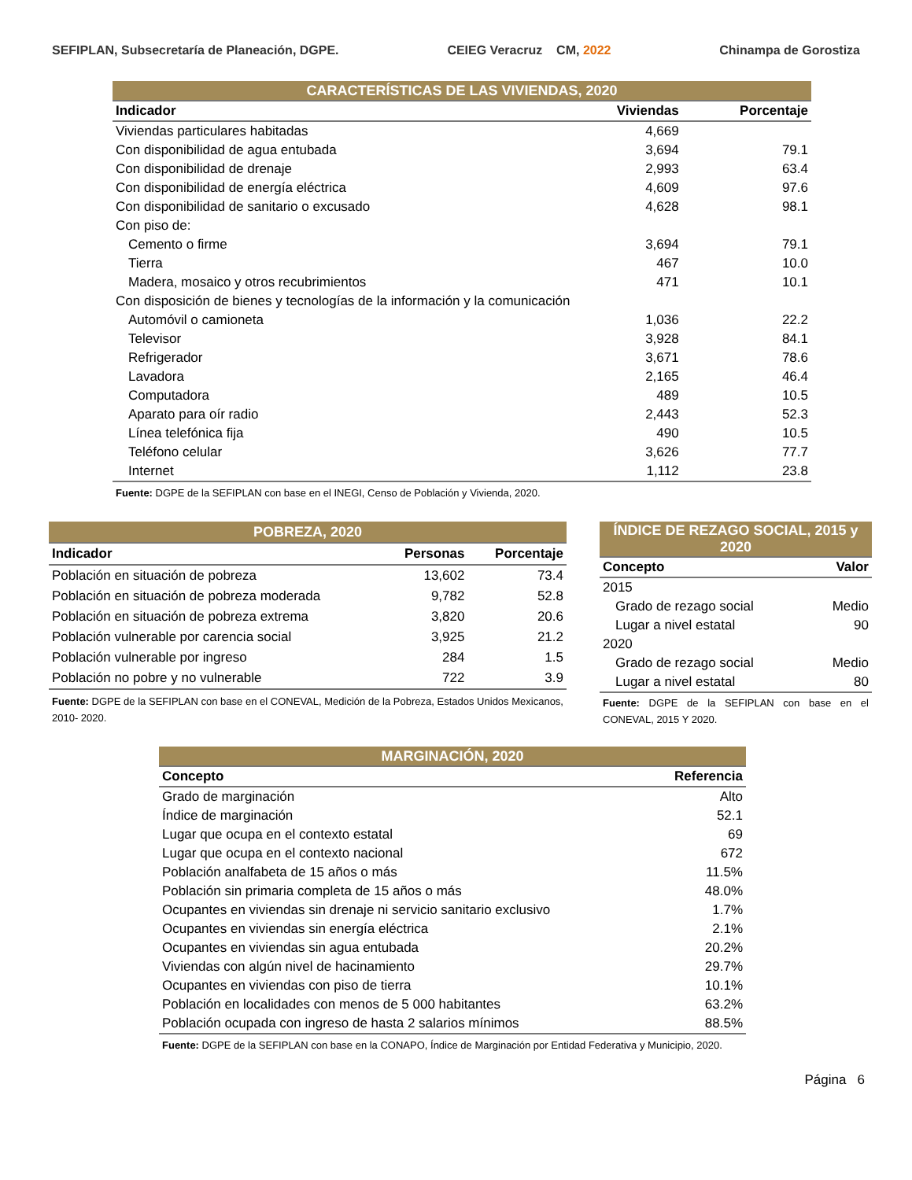SEFIPLAN, Subsecretaría de Planeación, DGPE. CEIEG Veracruz CM, 2022 Chinampa de Gorostiza
| CARACTERÍSTICAS DE LAS VIVIENDAS, 2020 | | |
| Indicador | Viviendas | Porcentaje |
| Viviendas particulares habitadas | 4,669 | |
| Con disponibilidad de agua entubada | 3,694 | 79.1 |
| Con disponibilidad de drenaje | 2,993 | 63.4 |
| Con disponibilidad de energía eléctrica | 4,609 | 97.6 |
| Con disponibilidad de sanitario o excusado | 4,628 | 98.1 |
| Con piso de: | | |
| Cemento o firme | 3,694 | 79.1 |
| Tierra | 467 | 10.0 |
| Madera, mosaico y otros recubrimientos | 471 | 10.1 |
| Con disposición de bienes y tecnologías de la información y la comunicación | | |
| Automóvil o camioneta | 1,036 | 22.2 |
| Televisor | 3,928 | 84.1 |
| Refrigerador | 3,671 | 78.6 |
| Lavadora | 2,165 | 46.4 |
| Computadora | 489 | 10.5 |
| Aparato para oír radio | 2,443 | 52.3 |
| Línea telefónica fija | 490 | 10.5 |
| Teléfono celular | 3,626 | 77.7 |
| Internet | 1,112 | 23.8 |
| Fuente: DGPE de la SEFIPLAN con base en el INEGI, Censo de Población y Vivienda, 2020. | | |
| POBREZA, 2020 | | |
| Indicador | Personas | Porcentaje |
| Población en situación de pobreza | 13,602 | 73.4 |
| Población en situación de pobreza moderada | 9,782 | 52.8 |
| Población en situación de pobreza extrema | 3,820 | 20.6 |
| Población vulnerable por carencia social | 3,925 | 21.2 |
| Población vulnerable por ingreso | 284 | 1.5 |
| Población no pobre y no vulnerable | 722 | 3.9 |
| Fuente: DGPE de la SEFIPLAN con base en el CONEVAL, Medición de la Pobreza, Estados Unidos Mexicanos, 2010- 2020. | | |
| ÍNDICE DE REZAGO SOCIAL, 2015 y 2020 | |
| Concepto | Valor |
| 2015 | |
| Grado de rezago social | Medio |
| Lugar a nivel estatal | 90 |
| 2020 | |
| Grado de rezago social | Medio |
| Lugar a nivel estatal | 80 |
| Fuente: DGPE de la SEFIPLAN con base en el CONEVAL, 2015 Y 2020. | |
| MARGINACIÓN, 2020 | |
| Concepto | Referencia |
| Grado de marginación | Alto |
| Índice de marginación | 52.1 |
| Lugar que ocupa en el contexto estatal | 69 |
| Lugar que ocupa en el contexto nacional | 672 |
| Población analfabeta de 15 años o más | 11.5% |
| Población sin primaria completa de 15 años o más | 48.0% |
| Ocupantes en viviendas sin drenaje ni servicio sanitario exclusivo | 1.7% |
| Ocupantes en viviendas sin energía eléctrica | 2.1% |
| Ocupantes en viviendas sin agua entubada | 20.2% |
| Viviendas con algún nivel de hacinamiento | 29.7% |
| Ocupantes en viviendas con piso de tierra | 10.1% |
| Población en localidades con menos de 5 000 habitantes | 63.2% |
| Población ocupada con ingreso de hasta 2 salarios mínimos | 88.5% |
| Fuente: DGPE de la SEFIPLAN con base en la CONAPO, Índice de Marginación por Entidad Federativa y Municipio, 2020. | |
Página 6